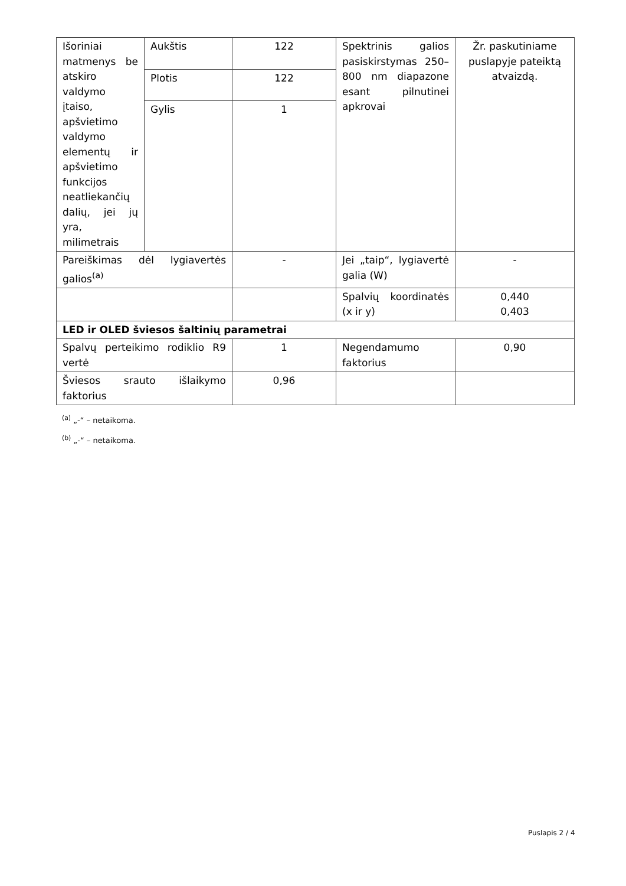| Išoriniai matmenys be atskiro valdymo įtaiso, apšvietimo valdymo elementų ir apšvietimo funkcijos neatliekančių dalių, jei jų yra, milimetrais | Aukštis | 122 | Spektrinis galios pasiskirstymas 250–800 nm diapazone esant pilnutinei apkrovai | Žr. paskutiniame puslapyje pateiktą atvaizdą. |
| | Plotis | 122 | | |
| | Gylis | 1 | | |
| Pareiškimas dėl lygiavertės galios<sup>(a)</sup> | | - | Jei „taip“, lygiavertė galia (W) | - |
| | | | Spalvių koordinatės (x ir y) | 0,440 0,403 |
| LED ir OLED šviesos šaltinių parametrai | | | | |
| Spalvų perteikimo rodiklio R9 vertė | | 1 | Negendamumo faktorius | 0,90 |
| Šviesos srauto išlaikymo faktorius | | 0,96 | | |
<sup>(a)</sup> „-“ – netaikoma.
<sup>(b)</sup> „-“ – netaikoma.
Puslapis 2 / 4